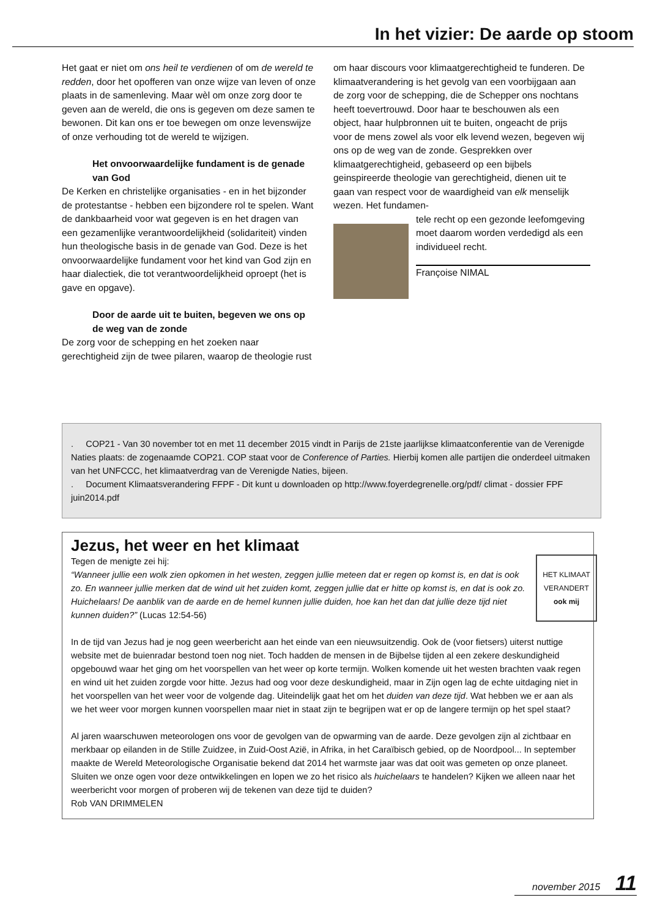In het vizier: De aarde op stoom
Het gaat er niet om ons heil te verdienen of om de wereld te redden, door het opofferen van onze wijze van leven of onze plaats in de samenleving. Maar wèl om onze zorg door te geven aan de wereld, die ons is gegeven om deze samen te bewonen. Dit kan ons er toe bewegen om onze levenswijze of onze verhouding tot de wereld te wijzigen.
Het onvoorwaardelijke fundament is de genade van God
De Kerken en christelijke organisaties - en in het bijzonder de protestantse - hebben een bijzondere rol te spelen. Want de dankbaarheid voor wat gegeven is en het dragen van een gezamenlijke verantwoordelijkheid (solidariteit) vinden hun theologische basis in de genade van God. Deze is het onvoorwaardelijke fundament voor het kind van God zijn en haar dialectiek, die tot verantwoordelijkheid oproept (het is gave en opgave).
Door de aarde uit te buiten, begeven we ons op de weg van de zonde
De zorg voor de schepping en het zoeken naar gerechtigheid zijn de twee pilaren, waarop de theologie rust
om haar discours voor klimaatgerechtigheid te funderen. De klimaatverandering is het gevolg van een voorbijgaan aan de zorg voor de schepping, die de Schepper ons nochtans heeft toevertrouwd. Door haar te beschouwen als een object, haar hulpbronnen uit te buiten, ongeacht de prijs voor de mens zowel als voor elk levend wezen, begeven wij ons op de weg van de zonde. Gesprekken over klimaatgerechtigheid, gebaseerd op een bijbels geinspireerde theologie van gerechtigheid, dienen uit te gaan van respect voor de waardigheid van elk menselijk wezen. Het fundamen-
tele recht op een gezonde leefomgeving moet daarom worden verdedigd als een individueel recht.
Françoise NIMAL
. COP21 - Van 30 november tot en met 11 december 2015 vindt in Parijs de 21ste jaarlijkse klimaatconferentie van de Verenigde Naties plaats: de zogenaamde COP21. COP staat voor de Conference of Parties. Hierbij komen alle partijen die onderdeel uitmaken van het UNFCCC, het klimaatverdrag van de Verenigde Naties, bijeen.
. Document Klimaatsverandering FFPF - Dit kunt u downloaden op http://www.foyerdegrenelle.org/pdf/ climat - dossier FPF juin2014.pdf
Jezus, het weer en het klimaat
HET KLIMAAT VERANDERT ook mij
Tegen de menigte zei hij:
“Wanneer jullie een wolk zien opkomen in het westen, zeggen jullie meteen dat er regen op komst is, en dat is ook zo. En wanneer jullie merken dat de wind uit het zuiden komt, zeggen jullie dat er hitte op komst is, en dat is ook zo. Huichelaars! De aanblik van de aarde en de hemel kunnen jullie duiden, hoe kan het dan dat jullie deze tijd niet kunnen duiden?” (Lucas 12:54-56)
In de tijd van Jezus had je nog geen weerbericht aan het einde van een nieuwsuitzendig. Ook de (voor fietsers) uiterst nuttige website met de buienradar bestond toen nog niet. Toch hadden de mensen in de Bijbelse tijden al een zekere deskundigheid opgebouwd waar het ging om het voorspellen van het weer op korte termijn. Wolken komende uit het westen brachten vaak regen en wind uit het zuiden zorgde voor hitte. Jezus had oog voor deze deskundigheid, maar in Zijn ogen lag de echte uitdaging niet in het voorspellen van het weer voor de volgende dag. Uiteindelijk gaat het om het duiden van deze tijd. Wat hebben we er aan als we het weer voor morgen kunnen voorspellen maar niet in staat zijn te begrijpen wat er op de langere termijn op het spel staat?
Al jaren waarschuwen meteorologen ons voor de gevolgen van de opwarming van de aarde. Deze gevolgen zijn al zichtbaar en merkbaar op eilanden in de Stille Zuidzee, in Zuid-Oost Azië, in Afrika, in het Caraïbisch gebied, op de Noordpool... In september maakte de Wereld Meteorologische Organisatie bekend dat 2014 het warmste jaar was dat ooit was gemeten op onze planeet. Sluiten we onze ogen voor deze ontwikkelingen en lopen we zo het risico als huichelaars te handelen? Kijken we alleen naar het weerbericht voor morgen of proberen wij de tekenen van deze tijd te duiden?
Rob VAN DRIMMELEN
november 2015 11